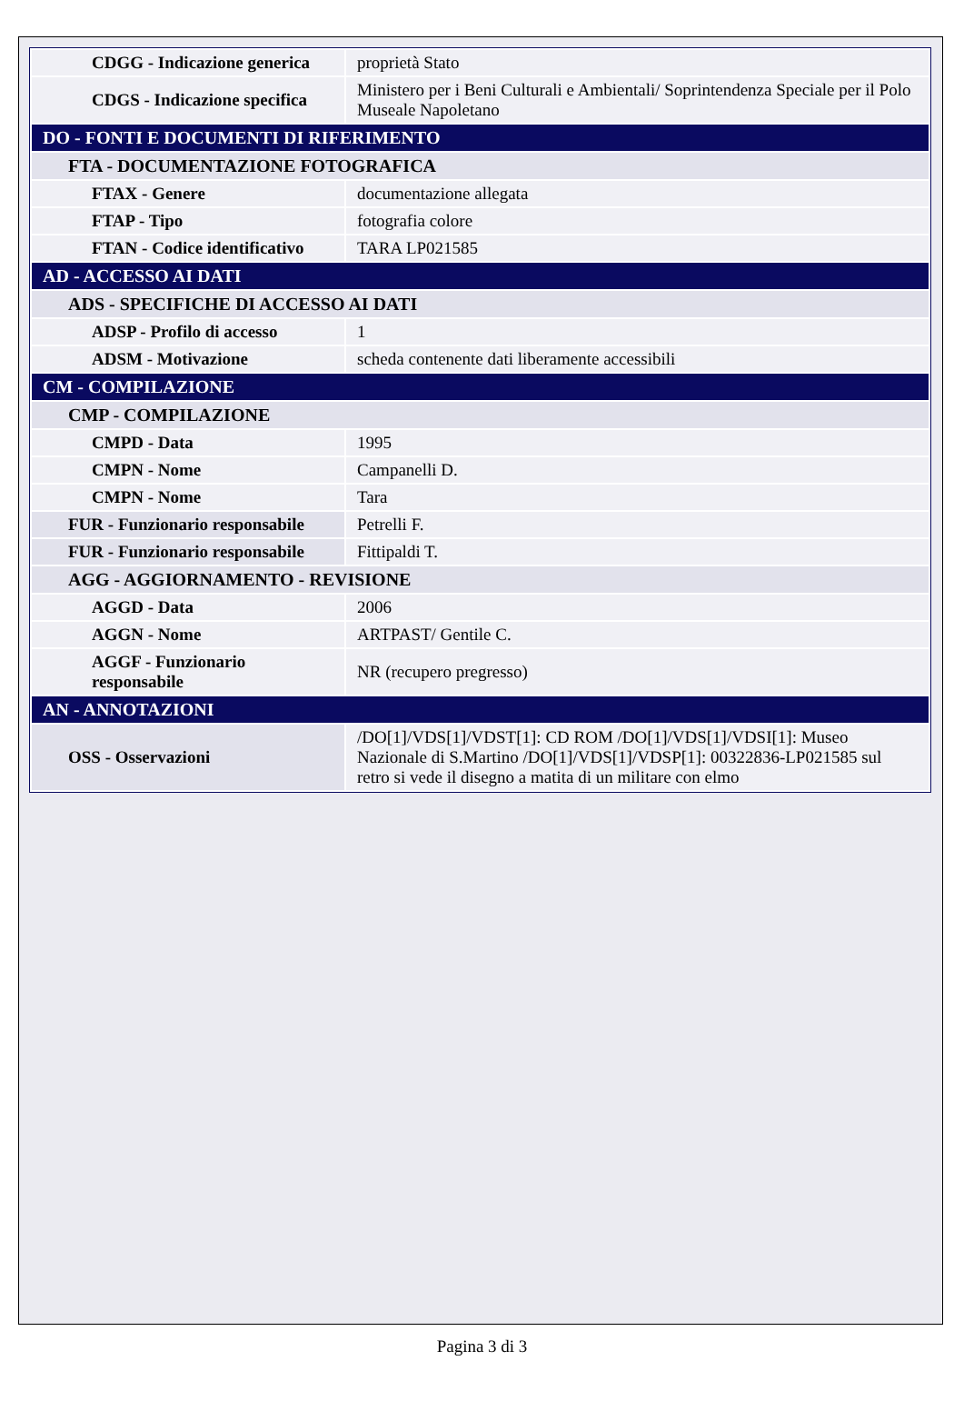| CDGG - Indicazione generica | proprietà Stato |
| CDGS - Indicazione specifica | Ministero per i Beni Culturali e Ambientali/ Soprintendenza Speciale per il Polo Museale Napoletano |
| DO - FONTI E DOCUMENTI DI RIFERIMENTO | |
| FTA - DOCUMENTAZIONE FOTOGRAFICA | |
| FTAX - Genere | documentazione allegata |
| FTAP - Tipo | fotografia colore |
| FTAN - Codice identificativo | TARA LP021585 |
| AD - ACCESSO AI DATI | |
| ADS - SPECIFICHE DI ACCESSO AI DATI | |
| ADSP - Profilo di accesso | 1 |
| ADSM - Motivazione | scheda contenente dati liberamente accessibili |
| CM - COMPILAZIONE | |
| CMP - COMPILAZIONE | |
| CMPD - Data | 1995 |
| CMPN - Nome | Campanelli D. |
| CMPN - Nome | Tara |
| FUR - Funzionario responsabile | Petrelli F. |
| FUR - Funzionario responsabile | Fittipaldi T. |
| AGG - AGGIORNAMENTO - REVISIONE | |
| AGGD - Data | 2006 |
| AGGN - Nome | ARTPAST/ Gentile C. |
| AGGF - Funzionario responsabile | NR (recupero pregresso) |
| AN - ANNOTAZIONI | |
| OSS - Osservazioni | /DO[1]/VDS[1]/VDST[1]: CD ROM /DO[1]/VDS[1]/VDSI[1]: Museo Nazionale di S.Martino /DO[1]/VDS[1]/VDSP[1]: 00322836-LP021585 sul retro si vede il disegno a matita di un militare con elmo |
Pagina 3 di 3